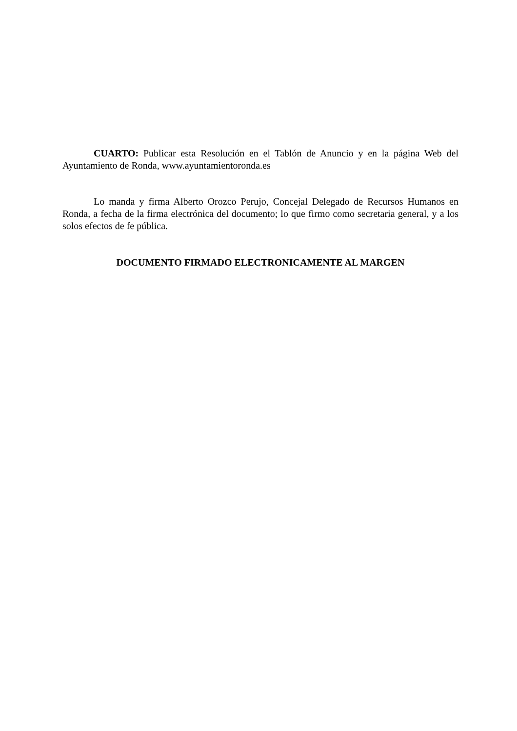CUARTO: Publicar esta Resolución en el Tablón de Anuncio y en la página Web del Ayuntamiento de Ronda, www.ayuntamientoronda.es
Lo manda y firma Alberto Orozco Perujo, Concejal Delegado de Recursos Humanos en Ronda, a fecha de la firma electrónica del documento; lo que firmo como secretaria general, y a los solos efectos de fe pública.
DOCUMENTO FIRMADO ELECTRONICAMENTE AL MARGEN